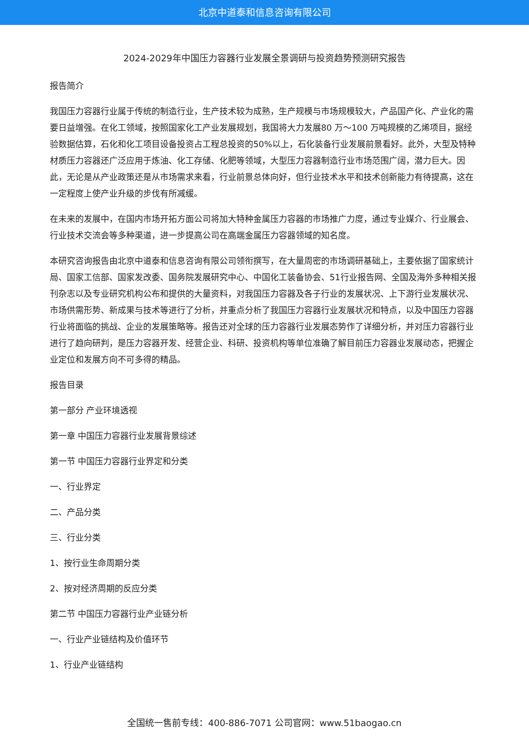北京中道泰和信息咨询有限公司
2024-2029年中国压力容器行业发展全景调研与投资趋势预测研究报告
报告简介
我国压力容器行业属于传统的制造行业，生产技术较为成熟，生产规模与市场规模较大，产品国产化、产业化的需要日益增强。在化工领域，按照国家化工产业发展规划，我国将大力发展80 万～100 万吨规模的乙烯项目，据经验数据估算，石化和化工项目设备投资占工程总投资的50%以上，石化装备行业发展前景看好。此外，大型及特种材质压力容器还广泛应用于炼油、化工存储、化肥等领域，大型压力容器制造行业市场范围广阔，潜力巨大。因此，无论是从产业政策还是从市场需求来看，行业前景总体向好，但行业技术水平和技术创新能力有待提高，这在一定程度上使产业升级的步伐有所减缓。
在未来的发展中，在国内市场开拓方面公司将加大特种金属压力容器的市场推广力度，通过专业媒介、行业展会、行业技术交流会等多种渠道，进一步提高公司在高端金属压力容器领域的知名度。
本研究咨询报告由北京中道泰和信息咨询有限公司领衔撰写，在大量周密的市场调研基础上，主要依据了国家统计局、国家工信部、国家发改委、国务院发展研究中心、中国化工装备协会、51行业报告网、全国及海外多种相关报刊杂志以及专业研究机构公布和提供的大量资料，对我国压力容器及各子行业的发展状况、上下游行业发展状况、市场供需形势、新成果与技术等进行了分析，并重点分析了我国压力容器行业发展状况和特点，以及中国压力容器行业将面临的挑战、企业的发展策略等。报告还对全球的压力容器行业发展态势作了详细分析，并对压力容器行业进行了趋向研判，是压力容器开发、经营企业、科研、投资机构等单位准确了解目前压力容器业发展动态，把握企业定位和发展方向不可多得的精品。
报告目录
第一部分 产业环境透视
第一章 中国压力容器行业发展背景综述
第一节 中国压力容器行业界定和分类
一、行业界定
二、产品分类
三、行业分类
1、按行业生命周期分类
2、按对经济周期的反应分类
第二节 中国压力容器行业产业链分析
一、行业产业链结构及价值环节
1、行业产业链结构
全国统一售前专线：400-886-7071 公司官网：www.51baogao.cn